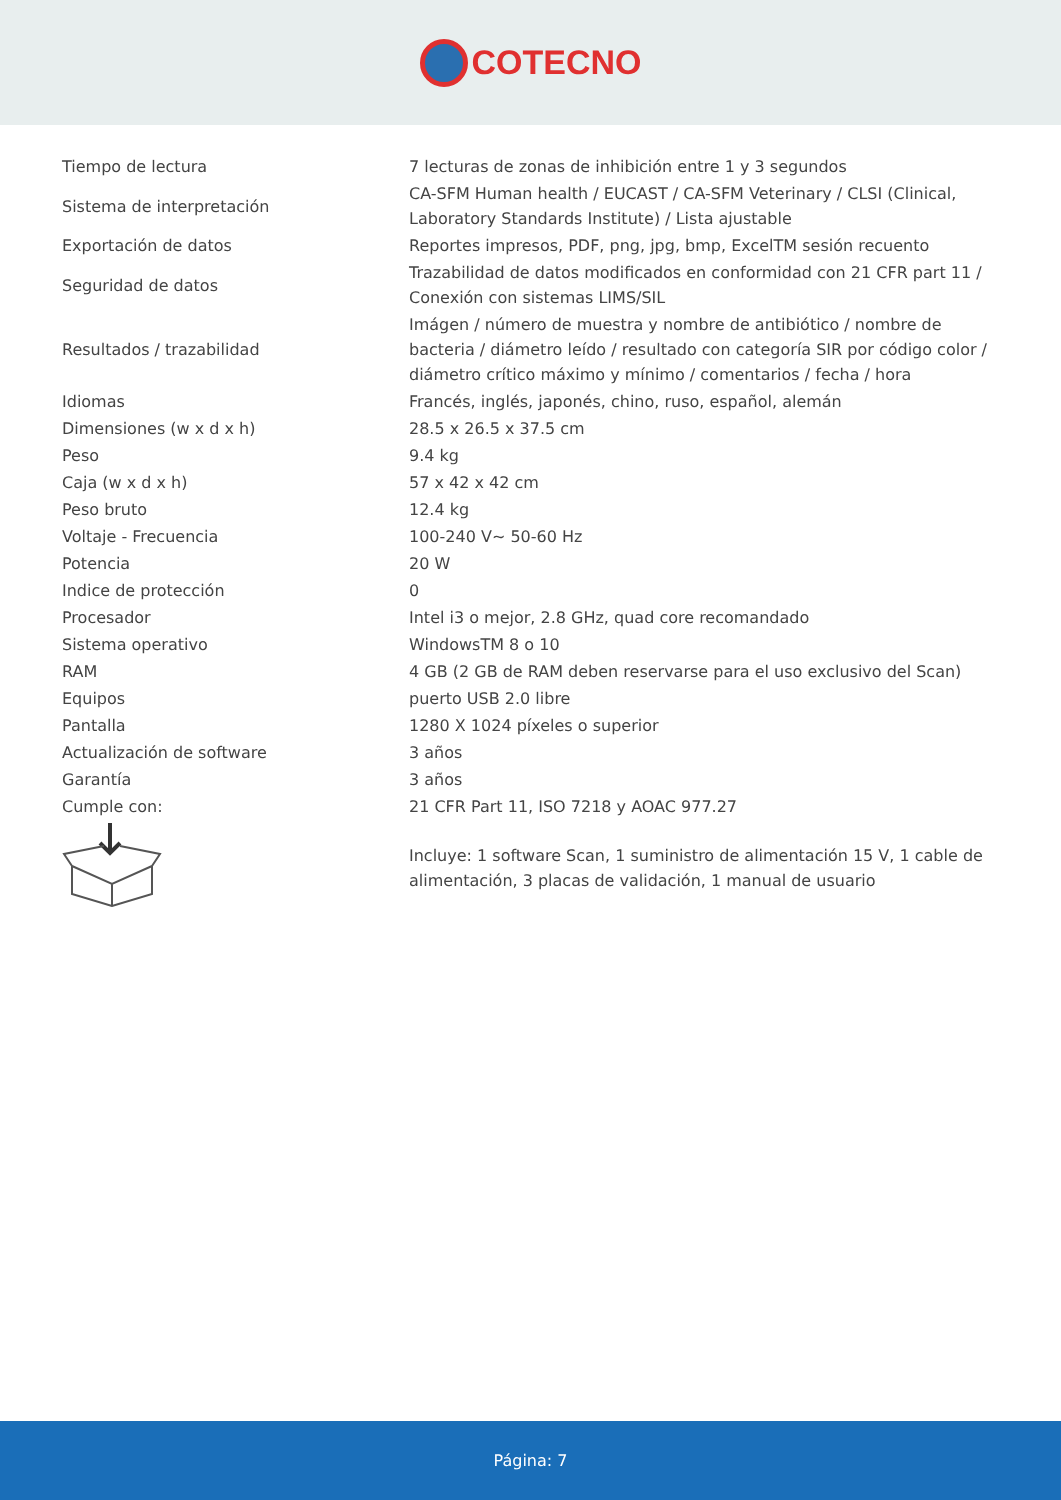COTECNO
| Tiempo de lectura | 7 lecturas de zonas de inhibición entre 1 y 3 segundos |
| Sistema de interpretación | CA-SFM Human health / EUCAST / CA-SFM Veterinary / CLSI (Clinical, Laboratory Standards Institute) / Lista ajustable |
| Exportación de datos | Reportes impresos, PDF, png, jpg, bmp, ExcelTM sesión recuento |
| Seguridad de datos | Trazabilidad de datos modificados en conformidad con 21 CFR part 11 / Conexión con sistemas LIMS/SIL |
| Resultados / trazabilidad | Imágen / número de muestra y nombre de antibiótico / nombre de bacteria / diámetro leído / resultado con categoría SIR por código color / diámetro crítico máximo y mínimo / comentarios / fecha / hora |
| Idiomas | Francés, inglés, japonés, chino, ruso, español, alemán |
| Dimensiones (w x d x h) | 28.5 x 26.5 x 37.5 cm |
| Peso | 9.4 kg |
| Caja (w x d x h) | 57 x 42 x 42 cm |
| Peso bruto | 12.4 kg |
| Voltaje - Frecuencia | 100-240 V~ 50-60 Hz |
| Potencia | 20 W |
| Indice de protección | 0 |
| Procesador | Intel i3 o mejor, 2.8 GHz, quad core recomandado |
| Sistema operativo | WindowsTM 8 o 10 |
| RAM | 4 GB (2 GB de RAM deben reservarse para el uso exclusivo del Scan) |
| Equipos | puerto USB 2.0 libre |
| Pantalla | 1280 X 1024 píxeles o superior |
| Actualización de software | 3 años |
| Garantía | 3 años |
| Cumple con: | 21 CFR Part 11, ISO 7218 y AOAC 977.27 |
| | Incluye: 1 software Scan, 1 suministro de alimentación 15 V, 1 cable de alimentación, 3 placas de validación, 1 manual de usuario |
Página: 7